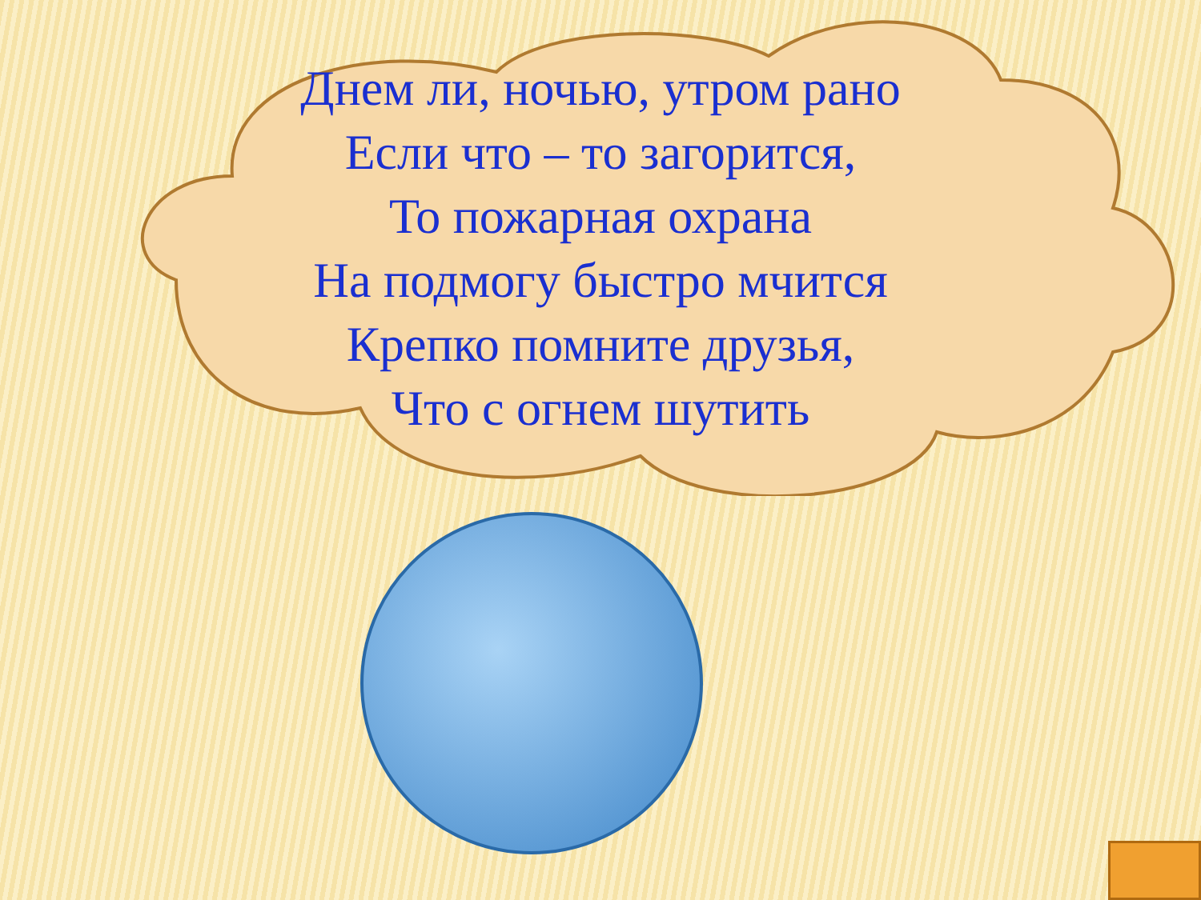Днем ли, ночью, утром рано
Если что – то загорится,
То пожарная охрана
На подмогу быстро мчится
Крепко помните друзья,
Что с огнем шутить